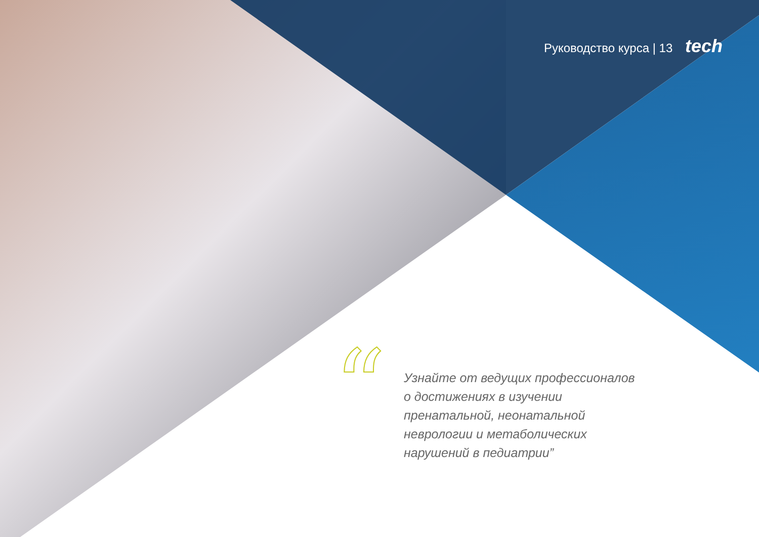Руководство курса | 13 tech
“
Узнайте от ведущих профессионалов
о достижениях в изучении
пренатальной, неонатальной
неврологии и метаболических
нарушений в педиатрии”